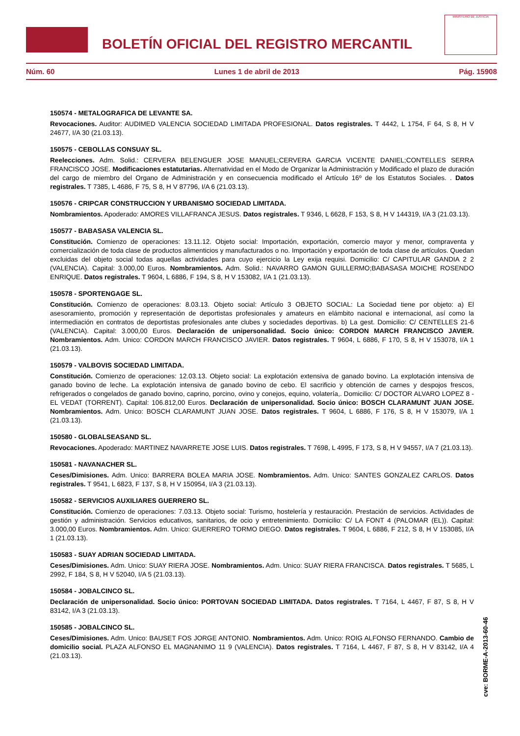BOLETÍN OFICIAL DEL REGISTRO MERCANTIL
MINISTERIO DE JUSTICIA
Núm. 60 Lunes 1 de abril de 2013 Pág. 15908
150574 - METALOGRAFICA DE LEVANTE SA.
Revocaciones. Auditor: AUDIMED VALENCIA SOCIEDAD LIMITADA PROFESIONAL. Datos registrales. T 4442, L 1754, F 64, S 8, H V 24677, I/A 30 (21.03.13).
150575 - CEBOLLAS CONSUAY SL.
Reelecciones. Adm. Solid.: CERVERA BELENGUER JOSE MANUEL;CERVERA GARCIA VICENTE DANIEL;CONTELLES SERRA FRANCISCO JOSE. Modificaciones estatutarias. Alternatividad en el Modo de Organizar la Administración y Modificado el plazo de duración del cargo de miembro del Organo de Administración y en consecuencia modificado el Artículo 16º de los Estatutos Sociales. . Datos registrales. T 7385, L 4686, F 75, S 8, H V 87796, I/A 6 (21.03.13).
150576 - CRIPCAR CONSTRUCCION Y URBANISMO SOCIEDAD LIMITADA.
Nombramientos. Apoderado: AMORES VILLAFRANCA JESUS. Datos registrales. T 9346, L 6628, F 153, S 8, H V 144319, I/A 3 (21.03.13).
150577 - BABASASA VALENCIA SL.
Constitución. Comienzo de operaciones: 13.11.12. Objeto social: Importación, exportación, comercio mayor y menor, compraventa y comercialización de toda clase de productos alimenticios y manufacturados o no. Importación y exportación de toda clase de artículos. Quedan excluidas del objeto social todas aquellas actividades para cuyo ejercicio la Ley exija requisi. Domicilio: C/ CAPITULAR GANDIA 2 2 (VALENCIA). Capital: 3.000,00 Euros. Nombramientos. Adm. Solid.: NAVARRO GAMON GUILLERMO;BABASASA MOICHE ROSENDO ENRIQUE. Datos registrales. T 9604, L 6886, F 194, S 8, H V 153082, I/A 1 (21.03.13).
150578 - SPORTENGAGE SL.
Constitución. Comienzo de operaciones: 8.03.13. Objeto social: Artículo 3 OBJETO SOCIAL: La Sociedad tiene por objeto: a) El asesoramiento, promoción y representación de deportistas profesionales y amateurs en elámbito nacional e internacional, así como la intermediación en contratos de deportistas profesionales ante clubes y sociedades deportivas. b) La gest. Domicilio: C/ CENTELLES 21-6 (VALENCIA). Capital: 3.000,00 Euros. Declaración de unipersonalidad. Socio único: CORDON MARCH FRANCISCO JAVIER. Nombramientos. Adm. Unico: CORDON MARCH FRANCISCO JAVIER. Datos registrales. T 9604, L 6886, F 170, S 8, H V 153078, I/A 1 (21.03.13).
150579 - VALBOVIS SOCIEDAD LIMITADA.
Constitución. Comienzo de operaciones: 12.03.13. Objeto social: La explotación extensiva de ganado bovino. La explotación intensiva de ganado bovino de leche. La explotación intensiva de ganado bovino de cebo. El sacrificio y obtención de carnes y despojos frescos, refrigerados o congelados de ganado bovino, caprino, porcino, ovino y conejos, equino, volatería,. Domicilio: C/ DOCTOR ALVARO LOPEZ 8 - EL VEDAT (TORRENT). Capital: 106.812,00 Euros. Declaración de unipersonalidad. Socio único: BOSCH CLARAMUNT JUAN JOSE. Nombramientos. Adm. Unico: BOSCH CLARAMUNT JUAN JOSE. Datos registrales. T 9604, L 6886, F 176, S 8, H V 153079, I/A 1 (21.03.13).
150580 - GLOBALSEASAND SL.
Revocaciones. Apoderado: MARTINEZ NAVARRETE JOSE LUIS. Datos registrales. T 7698, L 4995, F 173, S 8, H V 94557, I/A 7 (21.03.13).
150581 - NAVANACHER SL.
Ceses/Dimisiones. Adm. Unico: BARRERA BOLEA MARIA JOSE. Nombramientos. Adm. Unico: SANTES GONZALEZ CARLOS. Datos registrales. T 9541, L 6823, F 137, S 8, H V 150954, I/A 3 (21.03.13).
150582 - SERVICIOS AUXILIARES GUERRERO SL.
Constitución. Comienzo de operaciones: 7.03.13. Objeto social: Turismo, hostelería y restauración. Prestación de servicios. Actividades de gestión y administración. Servicios educativos, sanitarios, de ocio y entretenimiento. Domicilio: C/ LA FONT 4 (PALOMAR (EL)). Capital: 3.000,00 Euros. Nombramientos. Adm. Unico: GUERRERO TORMO DIEGO. Datos registrales. T 9604, L 6886, F 212, S 8, H V 153085, I/A 1 (21.03.13).
150583 - SUAY ADRIAN SOCIEDAD LIMITADA.
Ceses/Dimisiones. Adm. Unico: SUAY RIERA JOSE. Nombramientos. Adm. Unico: SUAY RIERA FRANCISCA. Datos registrales. T 5685, L 2992, F 184, S 8, H V 52040, I/A 5 (21.03.13).
150584 - JOBALCINCO SL.
Declaración de unipersonalidad. Socio único: PORTOVAN SOCIEDAD LIMITADA. Datos registrales. T 7164, L 4467, F 87, S 8, H V 83142, I/A 3 (21.03.13).
150585 - JOBALCINCO SL.
Ceses/Dimisiones. Adm. Unico: BAUSET FOS JORGE ANTONIO. Nombramientos. Adm. Unico: ROIG ALFONSO FERNANDO. Cambio de domicilio social. PLAZA ALFONSO EL MAGNANIMO 11 9 (VALENCIA). Datos registrales. T 7164, L 4467, F 87, S 8, H V 83142, I/A 4 (21.03.13).
cve: BORME-A-2013-60-46